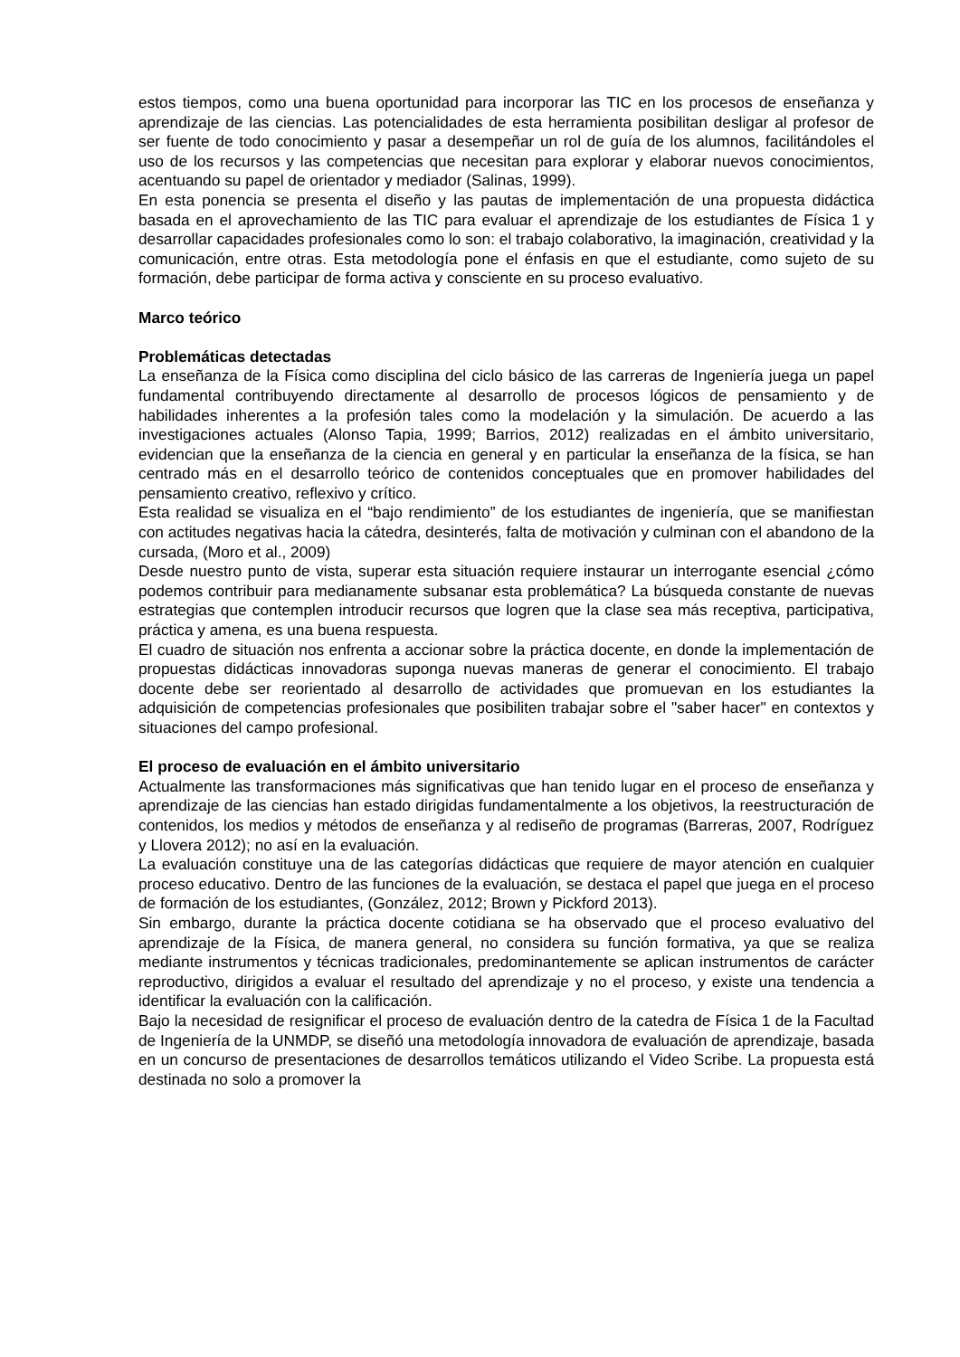estos tiempos, como una buena oportunidad para incorporar las TIC en los procesos de enseñanza y aprendizaje de las ciencias. Las potencialidades de esta herramienta posibilitan desligar al profesor de ser fuente de todo conocimiento y pasar a desempeñar un rol de guía de los alumnos, facilitándoles el uso de los recursos y las competencias que necesitan para explorar y elaborar nuevos conocimientos, acentuando su papel de orientador y mediador (Salinas, 1999).
En esta ponencia se presenta el diseño y las pautas de implementación de una propuesta didáctica basada en el aprovechamiento de las TIC para evaluar el aprendizaje de los estudiantes de Física 1 y desarrollar capacidades profesionales como lo son: el trabajo colaborativo, la imaginación, creatividad y la comunicación, entre otras. Esta metodología pone el énfasis en que el estudiante, como sujeto de su formación, debe participar de forma activa y consciente en su proceso evaluativo.
Marco teórico
Problemáticas detectadas
La enseñanza de la Física como disciplina del ciclo básico de las carreras de Ingeniería juega un papel fundamental contribuyendo directamente al desarrollo de procesos lógicos de pensamiento y de habilidades inherentes a la profesión tales como la modelación y la simulación. De acuerdo a las investigaciones actuales (Alonso Tapia, 1999; Barrios, 2012) realizadas en el ámbito universitario, evidencian que la enseñanza de la ciencia en general y en particular la enseñanza de la física, se han centrado más en el desarrollo teórico de contenidos conceptuales que en promover habilidades del pensamiento creativo, reflexivo y crítico.
Esta realidad se visualiza en el “bajo rendimiento” de los estudiantes de ingeniería, que se manifiestan con actitudes negativas hacia la cátedra, desinterés, falta de motivación y culminan con el abandono de la cursada, (Moro et al., 2009)
Desde nuestro punto de vista, superar esta situación requiere instaurar un interrogante esencial ¿cómo podemos contribuir para medianamente subsanar esta problemática? La búsqueda constante de nuevas estrategias que contemplen introducir recursos que logren que la clase sea más receptiva, participativa, práctica y amena, es una buena respuesta.
El cuadro de situación nos enfrenta a accionar sobre la práctica docente, en donde la implementación de propuestas didácticas innovadoras suponga nuevas maneras de generar el conocimiento. El trabajo docente debe ser reorientado al desarrollo de actividades que promuevan en los estudiantes la adquisición de competencias profesionales que posibiliten trabajar sobre el "saber hacer" en contextos y situaciones del campo profesional.
El proceso de evaluación en el ámbito universitario
Actualmente las transformaciones más significativas que han tenido lugar en el proceso de enseñanza y aprendizaje de las ciencias han estado dirigidas fundamentalmente a los objetivos, la reestructuración de contenidos, los medios y métodos de enseñanza y al rediseño de programas (Barreras, 2007, Rodríguez y Llovera 2012); no así en la evaluación.
La evaluación constituye una de las categorías didácticas que requiere de mayor atención en cualquier proceso educativo. Dentro de las funciones de la evaluación, se destaca el papel que juega en el proceso de formación de los estudiantes, (González, 2012; Brown y Pickford 2013).
Sin embargo, durante la práctica docente cotidiana se ha observado que el proceso evaluativo del aprendizaje de la Física, de manera general, no considera su función formativa, ya que se realiza mediante instrumentos y técnicas tradicionales, predominantemente se aplican instrumentos de carácter reproductivo, dirigidos a evaluar el resultado del aprendizaje y no el proceso, y existe una tendencia a identificar la evaluación con la calificación.
Bajo la necesidad de resignificar el proceso de evaluación dentro de la catedra de Física 1 de la Facultad de Ingeniería de la UNMDP, se diseñó una metodología innovadora de evaluación de aprendizaje, basada en un concurso de presentaciones de desarrollos temáticos utilizando el Video Scribe. La propuesta está destinada no solo a promover la